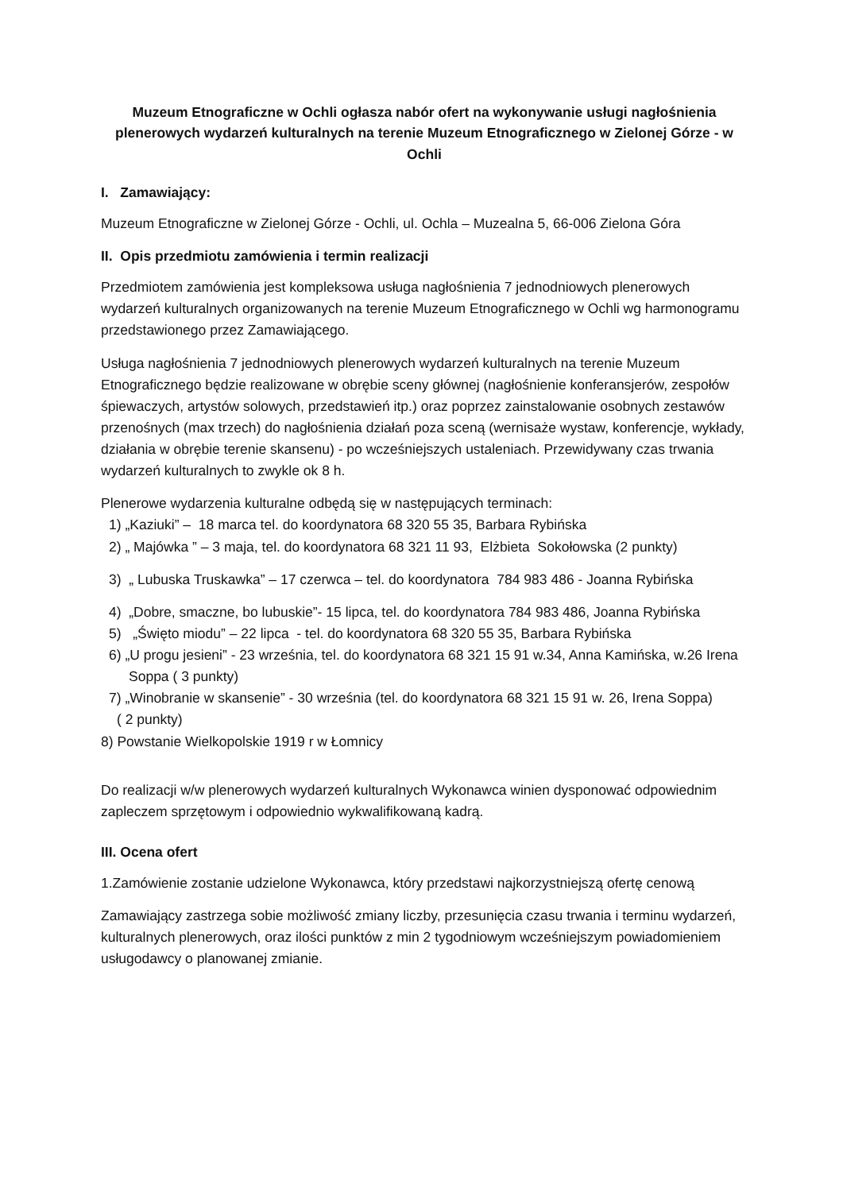Muzeum Etnograficzne w Ochli ogłasza nabór ofert na wykonywanie usługi nagłośnienia plenerowych wydarzeń kulturalnych na terenie Muzeum Etnograficznego w Zielonej Górze - w Ochli
I. Zamawiający:
Muzeum Etnograficzne w Zielonej Górze - Ochli, ul. Ochla – Muzealna 5, 66-006 Zielona Góra
II. Opis przedmiotu zamówienia i termin realizacji
Przedmiotem zamówienia jest kompleksowa usługa nagłośnienia 7 jednodniowych plenerowych wydarzeń kulturalnych organizowanych na terenie Muzeum Etnograficznego w Ochli wg harmonogramu przedstawionego przez Zamawiającego.
Usługa nagłośnienia 7 jednodniowych plenerowych wydarzeń kulturalnych na terenie Muzeum Etnograficznego będzie realizowane w obrębie sceny głównej (nagłośnienie konferansjerów, zespołów śpiewaczych, artystów solowych, przedstawień itp.) oraz poprzez zainstalowanie osobnych zestawów przenośnych (max trzech) do nagłośnienia działań poza sceną (wernisaże wystaw, konferencje, wykłady, działania w obrębie terenie skansenu) - po wcześniejszych ustaleniach. Przewidywany czas trwania wydarzeń kulturalnych to zwykle ok 8 h.
Plenerowe wydarzenia kulturalne odbędą się w następujących terminach:
1) „Kaziuki” – 18 marca tel. do koordynatora 68 320 55 35, Barbara Rybińska
2) „ Majówka ” – 3 maja, tel. do koordynatora 68 321 11 93, Elżbieta Sokołowska (2 punkty)
3) „ Lubuska Truskawka” – 17 czerwca – tel. do koordynatora 784 983 486 - Joanna Rybińska
4) „Dobre, smaczne, bo lubuskie”- 15 lipca, tel. do koordynatora 784 983 486, Joanna Rybińska
5) „Święto miodu” – 22 lipca - tel. do koordynatora 68 320 55 35, Barbara Rybińska
6) „U progu jesieni” - 23 września, tel. do koordynatora 68 321 15 91 w.34, Anna Kamińska, w.26 Irena
Soppa ( 3 punkty)
7) „Winobranie w skansenie” - 30 września (tel. do koordynatora 68 321 15 91 w. 26, Irena Soppa)
( 2 punkty)
8) Powstanie Wielkopolskie 1919 r w Łomnicy
Do realizacji w/w plenerowych wydarzeń kulturalnych Wykonawca winien dysponować odpowiednim zapleczem sprzętowym i odpowiednio wykwalifikowaną kadrą.
III. Ocena ofert
1.Zamówienie zostanie udzielone Wykonawca, który przedstawi najkorzystniejszą ofertę cenową
Zamawiający zastrzega sobie możliwość zmiany liczby, przesunięcia czasu trwania i terminu wydarzeń, kulturalnych plenerowych, oraz ilości punktów z min 2 tygodniowym wcześniejszym powiadomieniem usługodawcy o planowanej zmianie.